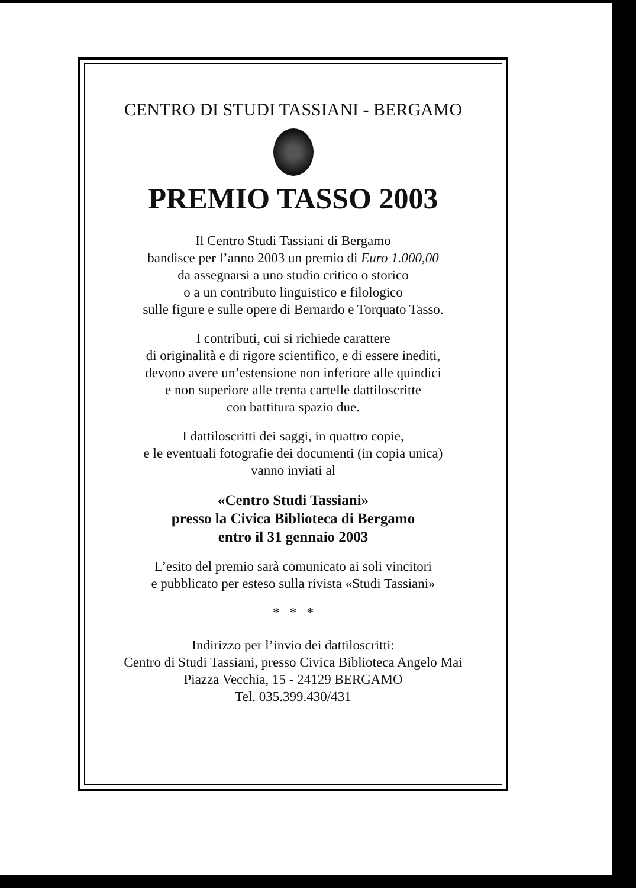CENTRO DI STUDI TASSIANI - BERGAMO
PREMIO TASSO 2003
Il Centro Studi Tassiani di Bergamo
bandisce per l’anno 2003 un premio di Euro 1.000,00
da assegnarsi a uno studio critico o storico
o a un contributo linguistico e filologico
sulle figure e sulle opere di Bernardo e Torquato Tasso.
I contributi, cui si richiede carattere
di originalità e di rigore scientifico, e di essere inediti,
devono avere un’estensione non inferiore alle quindici
e non superiore alle trenta cartelle dattiloscritte
con battitura spazio due.
I dattiloscritti dei saggi, in quattro copie,
e le eventuali fotografie dei documenti (in copia unica)
vanno inviati al
«Centro Studi Tassiani»
presso la Civica Biblioteca di Bergamo
entro il 31 gennaio 2003
L’esito del premio sarà comunicato ai soli vincitori
e pubblicato per esteso sulla rivista «Studi Tassiani»
* * *
Indirizzo per l’invio dei dattiloscritti:
Centro di Studi Tassiani, presso Civica Biblioteca Angelo Mai
Piazza Vecchia, 15 - 24129 BERGAMO
Tel. 035.399.430/431